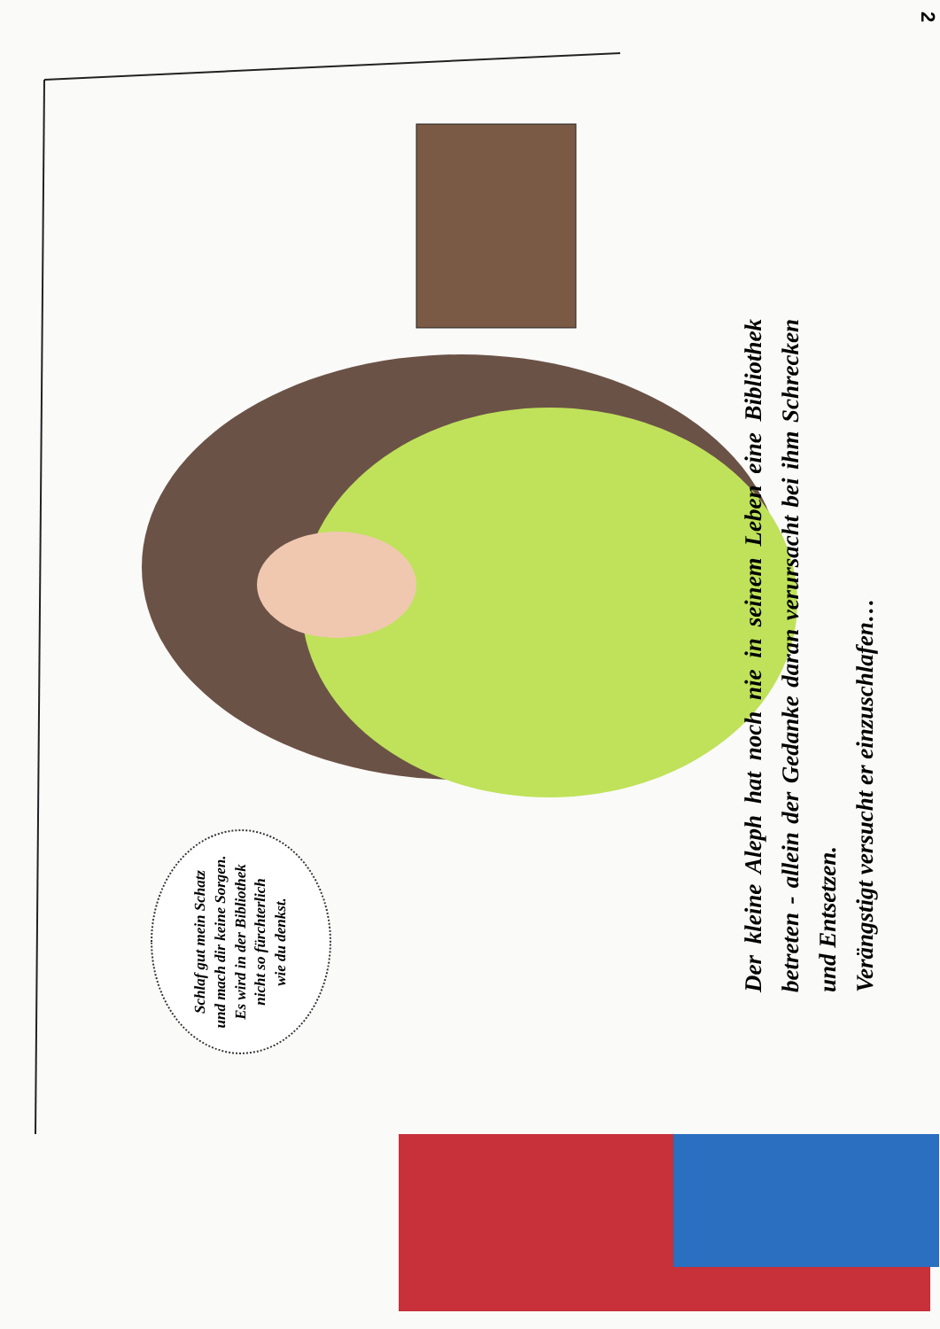2
Schlaf gut mein Schatz
und mach dir keine Sorgen.
Es wird in der Bibliothek
nicht so fürchterlich
wie du denkst.
Der kleine Aleph hat noch nie in seinem Leben eine Bibliothek betreten - allein der Gedanke daran verursacht bei ihm Schrecken und Entsetzen.
Verängstigt versucht er einzuschlafen…